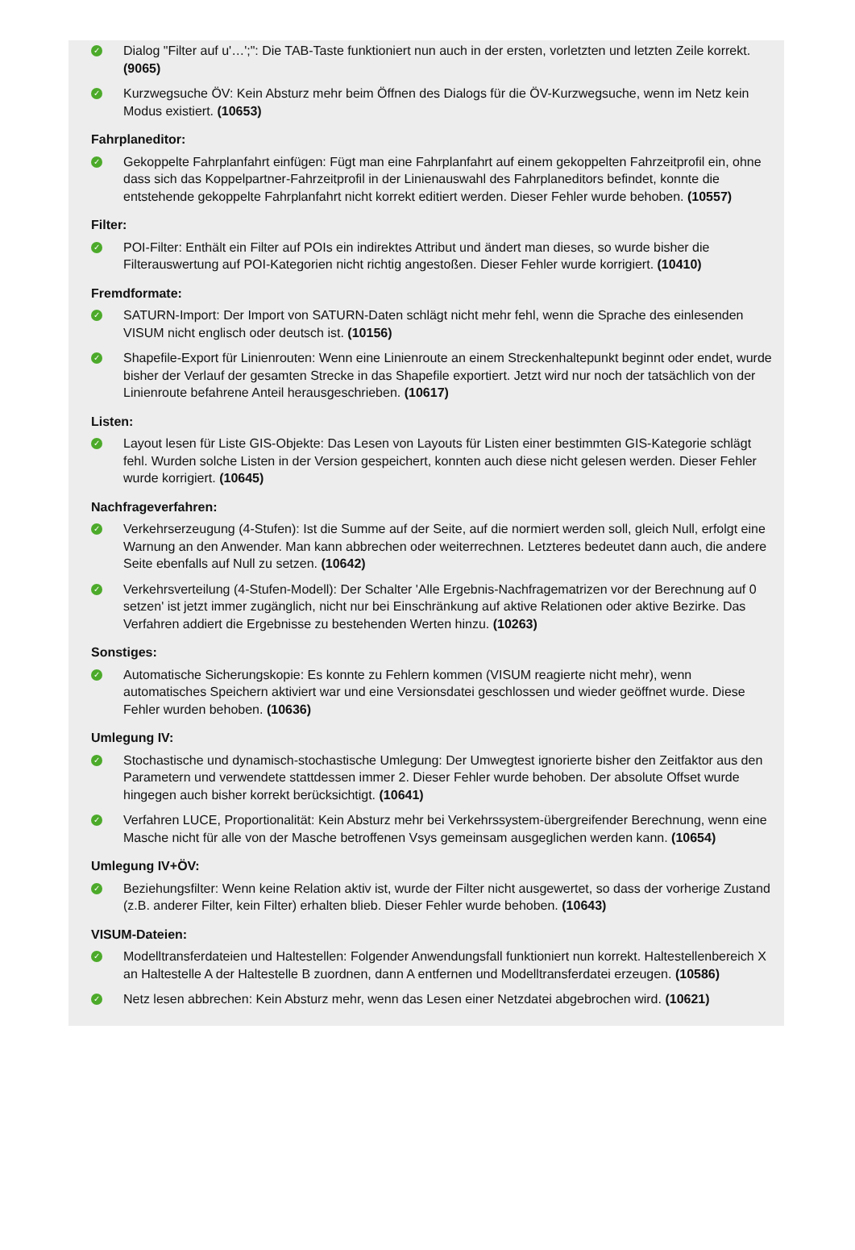✓
Dialog "Filter auf u'…';": Die TAB-Taste funktioniert nun auch in der ersten, vorletzten und letzten Zeile korrekt. (9065)
✓
Kurzwegsuche ÖV: Kein Absturz mehr beim Öffnen des Dialogs für die ÖV-Kurzwegsuche, wenn im Netz kein Modus existiert. (10653)
Fahrplaneditor:
✓
Gekoppelte Fahrplanfahrt einfügen: Fügt man eine Fahrplanfahrt auf einem gekoppelten Fahrzeitprofil ein, ohne dass sich das Koppelpartner-Fahrzeitprofil in der Linienauswahl des Fahrplaneditors befindet, konnte die entstehende gekoppelte Fahrplanfahrt nicht korrekt editiert werden. Dieser Fehler wurde behoben. (10557)
Filter:
✓
POI-Filter: Enthält ein Filter auf POIs ein indirektes Attribut und ändert man dieses, so wurde bisher die Filterauswertung auf POI-Kategorien nicht richtig angestoßen. Dieser Fehler wurde korrigiert. (10410)
Fremdformate:
✓
SATURN-Import: Der Import von SATURN-Daten schlägt nicht mehr fehl, wenn die Sprache des einlesenden VISUM nicht englisch oder deutsch ist. (10156)
✓
Shapefile-Export für Linienrouten: Wenn eine Linienroute an einem Streckenhaltepunkt beginnt oder endet, wurde bisher der Verlauf der gesamten Strecke in das Shapefile exportiert. Jetzt wird nur noch der tatsächlich von der Linienroute befahrene Anteil herausgeschrieben. (10617)
Listen:
✓
Layout lesen für Liste GIS-Objekte: Das Lesen von Layouts für Listen einer bestimmten GIS-Kategorie schlägt fehl. Wurden solche Listen in der Version gespeichert, konnten auch diese nicht gelesen werden. Dieser Fehler wurde korrigiert. (10645)
Nachfrageverfahren:
✓
Verkehrserzeugung (4-Stufen): Ist die Summe auf der Seite, auf die normiert werden soll, gleich Null, erfolgt eine Warnung an den Anwender. Man kann abbrechen oder weiterrechnen. Letzteres bedeutet dann auch, die andere Seite ebenfalls auf Null zu setzen. (10642)
✓
Verkehrsverteilung (4-Stufen-Modell): Der Schalter 'Alle Ergebnis-Nachfragematrizen vor der Berechnung auf 0 setzen' ist jetzt immer zugänglich, nicht nur bei Einschränkung auf aktive Relationen oder aktive Bezirke. Das Verfahren addiert die Ergebnisse zu bestehenden Werten hinzu. (10263)
Sonstiges:
✓
Automatische Sicherungskopie: Es konnte zu Fehlern kommen (VISUM reagierte nicht mehr), wenn automatisches Speichern aktiviert war und eine Versionsdatei geschlossen und wieder geöffnet wurde. Diese Fehler wurden behoben. (10636)
Umlegung IV:
✓
Stochastische und dynamisch-stochastische Umlegung: Der Umwegtest ignorierte bisher den Zeitfaktor aus den Parametern und verwendete stattdessen immer 2. Dieser Fehler wurde behoben. Der absolute Offset wurde hingegen auch bisher korrekt berücksichtigt. (10641)
✓
Verfahren LUCE, Proportionalität: Kein Absturz mehr bei Verkehrssystem-übergreifender Berechnung, wenn eine Masche nicht für alle von der Masche betroffenen Vsys gemeinsam ausgeglichen werden kann. (10654)
Umlegung IV+ÖV:
✓
Beziehungsfilter: Wenn keine Relation aktiv ist, wurde der Filter nicht ausgewertet, so dass der vorherige Zustand (z.B. anderer Filter, kein Filter) erhalten blieb. Dieser Fehler wurde behoben. (10643)
VISUM-Dateien:
✓
Modelltransferdateien und Haltestellen: Folgender Anwendungsfall funktioniert nun korrekt. Haltestellenbereich X an Haltestelle A der Haltestelle B zuordnen, dann A entfernen und Modelltransferdatei erzeugen. (10586)
✓
Netz lesen abbrechen: Kein Absturz mehr, wenn das Lesen einer Netzdatei abgebrochen wird. (10621)